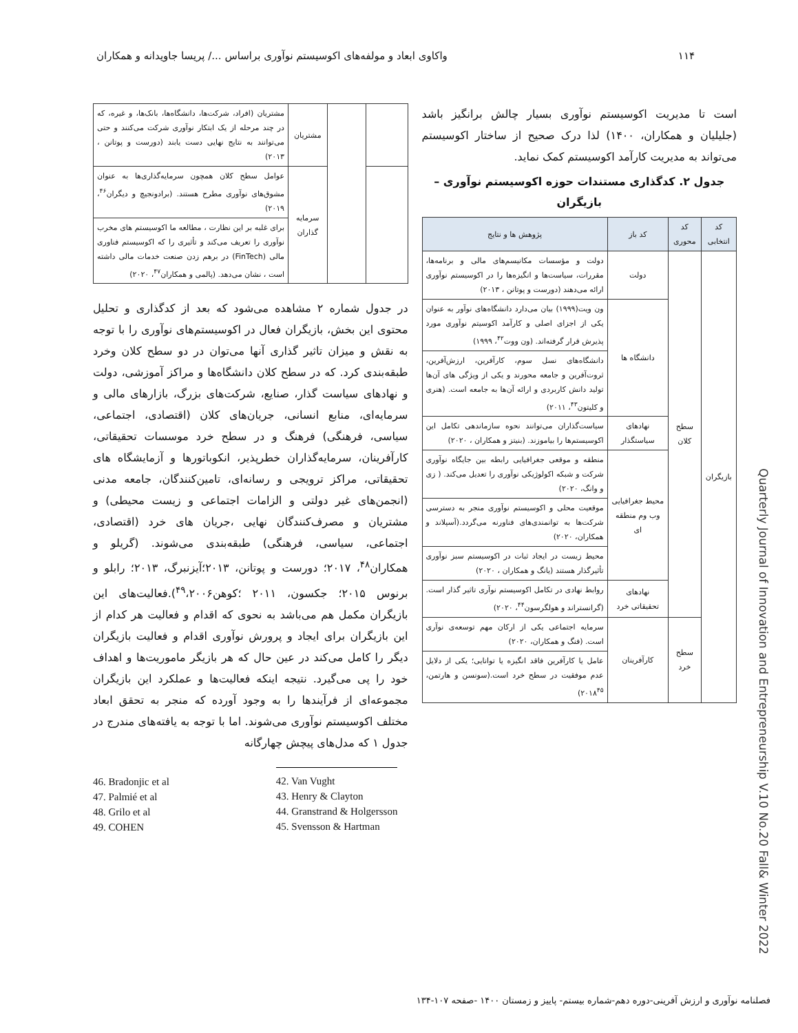۱۱۴ واکاوی ابعاد و مولفه‌های اکوسیستم نوآوری براساس ...‌/ پریسا جاویدانه و همکاران
است تا مدیریت اکوسیستم نوآوری بسیار چالش برانگیز باشد (جلیلیان و همکاران، ۱۴۰۰) لذا درک صحیح از ساختار اکوسیستم می‌تواند به مدیریت کارآمد اکوسیستم کمک نماید.
جدول ۲. کدگذاری مستندات حوزه اکوسیستم نوآوری – بازیگران
| کد انتخابی | کد محوری | کد باز | پژوهش ها و نتایج |
| --- | --- | --- | --- |
| بازیگران | سطح کلان | دولت | دولت و مؤسسات مکانیسم‌های مالی و برنامه‌ها، مقررات، سیاست‌ها و انگیزه‌ها را در اکوسیستم نوآوری ارائه می‌دهند (دورست و پوتانن ، ۲۰۱۳) |
| | | دانشگاه ها | ون ویت(۱۹۹۹) بیان می‌دارد دانشگاه‌های نوآور به عنوان یکی از اجزای اصلی و کارآمد اکوسیتم نوآوری مورد پذیرش قرار گرفته‌اند. (ون ووت<sup>۴۲</sup>، ۱۹۹۹) |
| | | | دانشگاه‌های نسل سوم، کارآفرین، ارزش‌آفرین، ثروت‌آفرین و جامعه محورند و یکی از ویژگی های آن‌ها تولید دانش کاربردی و ارائه آن‌ها به جامعه است. (هنری و کلیتون<sup>۴۳</sup>، ۲۰۱۱) |
| | | نهادهای سیاستگذار | سیاست‌گذاران می‌توانند نحوه سازماندهی تکامل این اکوسیستم‌ها را بیاموزند. (بنیتز و همکاران ، ۲۰۲۰) |
| | | محیط جغرافیایی وب وم منطقه ای | منطقه و موقعی جغرافیایی رابطه بین جایگاه نوآوری شرکت و شبکه اکولوژیکی نوآوری را تعدیل می‌کند. ( زی و وانگ، ۲۰۲۰) |
| | | | موقعیت محلی و اکوسیستم نوآوری منجر به دسترسی شرکت‌ها به توانمندی‌های فناورنه می‌گردد.(آسپلاند و همکاران، ۲۰۲۰) |
| | | | محیط زیست در ایجاد ثبات در اکوسیستم سبز نوآوری تأثیرگذار هستند (یانگ و همکاران ، ۲۰۲۰) |
| | | نهادهای تحقیقاتی خرد | روابط نهادی در تکامل اکوسیستم نوآری تاثیر گذار است. (گرانستراند و هولگرسون<sup>۴۴</sup>، ۲۰۲۰) |
| | سطح خرد | کارآفرینان | سرمایه اجتماعی یکی از ارکان مهم توسعه‌ی نوآری است. (فنگ و همکاران، ۲۰۲۰) |
| | | | عامل یا کارآفرین فاقد انگیزه یا توانایی؛ یکی از دلایل عدم موفقیت در سطح خرد است.(سونسن و هارتمن، ۲۰۱۸<sup>۴۵</sup>) |
| | | مشتریان | مشتریان (افراد، شرکت‌ها، دانشگاه‌ها، بانک‌ها، و غیره، که در چند مرحله از یک ابتکار نوآوری شرکت می‌کنند و حتی می‌توانند به نتایج نهایی دست یابند (دورست و پوتانن ، ۲۰۱۳) |
| | | سرمایه گذاران | عوامل سطح کلان همچون سرمایه‌گذاری‌ها به عنوان مشوق‌های نوآوری مطرح هستند. (برادونجیچ و دیگران<sup>۴۶</sup>، ۲۰۱۹) |
| | | | برای غلبه بر این نظارت ، مطالعه ما اکوسیستم های مخرب نوآوری را تعریف می‌کند و تأثیری را که اکوسیستم فناوری مالی (FinTech) در برهم زدن صنعت خدمات مالی داشته است ، نشان می‌دهد. (پالمی و همکاران<sup>۴۷</sup>، ۲۰۲۰) |
در جدول شماره ۲ مشاهده می‌شود که بعد از کدگذاری و تحلیل محتوی این بخش، بازیگران فعال در اکوسیستم‌های نوآوری را با توجه به نقش و میزان تاثیر گذاری آنها می‌توان در دو سطح کلان وخرد طبقه‌بندی کرد. که در سطح کلان دانشگاه‌ها و مراکز آموزشی، دولت و نهادهای سیاست گذار، صنایع، شرکت‌های بزرگ، بازارهای مالی و سرمایه‌ای، منابع انسانی، جریان‌های کلان (اقتصادی، اجتماعی، سیاسی، فرهنگی) فرهنگ و در سطح خرد موسسات تحقیقاتی، کارآفرینان، سرمایه‌گذاران خطرپذیر، انکوباتورها و آزمایشگاه های تحقیقاتی، مراکز ترویجی و رسانه‌ای، تامین‌کنندگان، جامعه مدنی (انجمن‌های غیر دولتی و الزامات اجتماعی و زیست محیطی) و مشتریان و مصرف‌کنندگان نهایی ،جریان های خرد (اقتصادی، اجتماعی، سیاسی، فرهنگی) طبقه‌بندی می‌شوند. (گریلو و همکاران<sup>۴۸</sup>، ۲۰۱۷؛ دورست و پوتانن، ۲۰۱۳؛آیزنبرگ، ۲۰۱۳؛ رابلو و برنوس ۲۰۱۵؛ جکسون، ۲۰۱۱ ؛کوهن<sup>۴۹</sup>،۲۰۰۶).فعالیت‌های این بازیگران مکمل هم می‌باشد به نحوی که اقدام و فعالیت هر کدام از این بازیگران برای ایجاد و پرورش نوآوری اقدام و فعالیت بازیگران دیگر را کامل می‌کند در عین حال که هر بازیگر ماموریت‌ها و اهداف خود را پی می‌گیرد. نتیجه اینکه فعالیت‌ها و عملکرد این بازیگران مجموعه‌ای از فرآیندها را به وجود آورده که منجر به تحقق ابعاد مختلف اکوسیستم نوآوری می‌شوند. اما با توجه به یافته‌های مندرج در جدول ۱ که مدل‌های پیچش چهارگانه
46. Bradonjic et al
47. Palmié et al
48. Grilo et al
49. COHEN
42. Van Vught
43. Henry & Clayton
44. Granstrand & Holgersson
45. Svensson & Hartman
Quarterly Journal of Innovation and Entrepreneurship V.10 No.20 Fall& Winter 2022
فصلنامه نوآوری و ارزش آفرینی-دوره دهم-شماره بیستم- پاییز و زمستان ۱۴۰۰ -صفحه ۱۰۷-۱۳۴